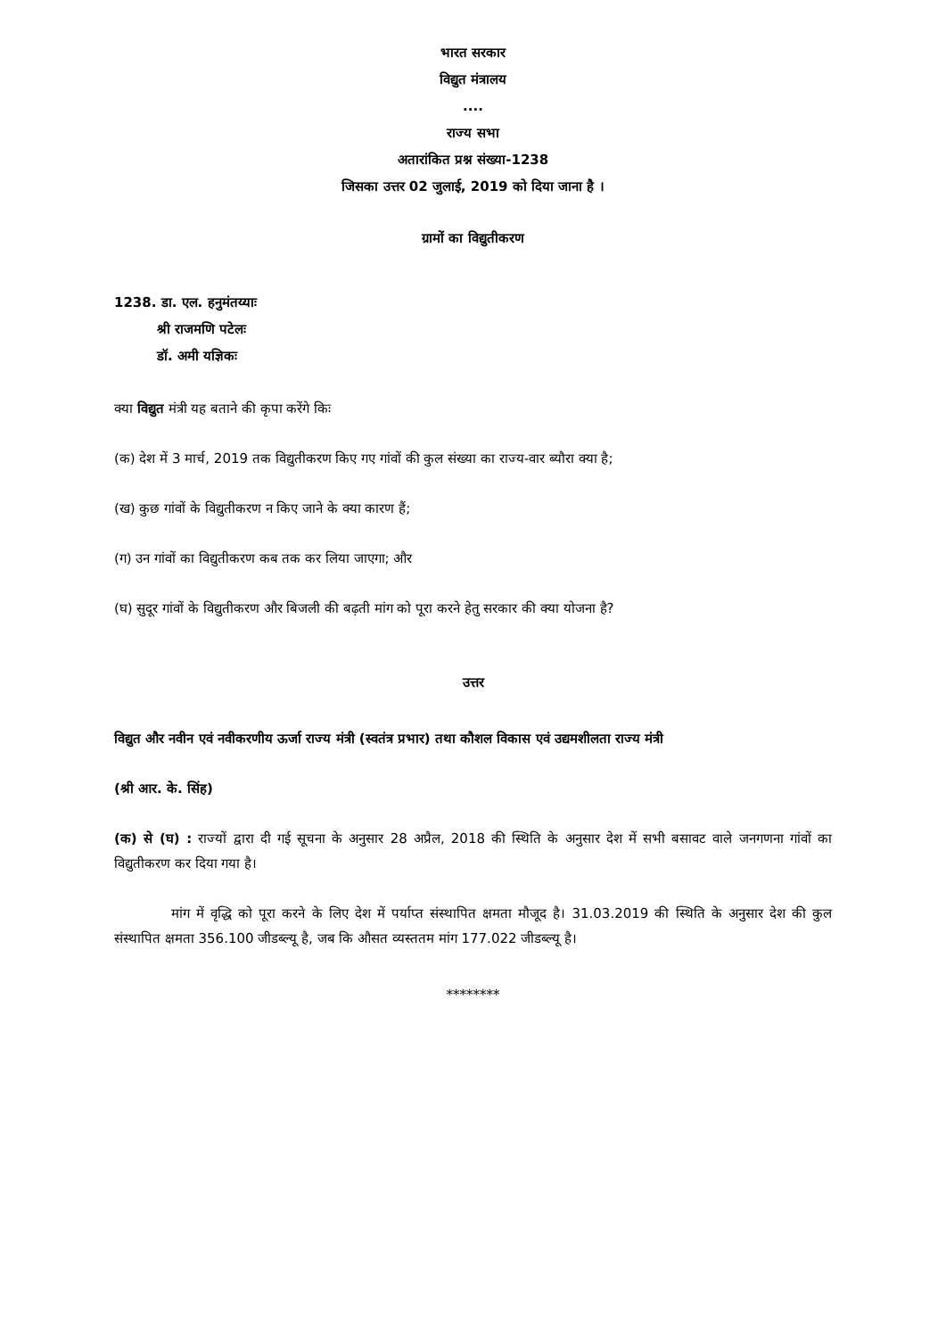भारत सरकार
विद्युत मंत्रालय
....
राज्य सभा
अतारांकित प्रश्न संख्या-1238
जिसका उत्तर 02 जुलाई, 2019 को दिया जाना है ।
ग्रामों का विद्युतीकरण
1238. डा. एल. हनुमंतय्याः
श्री राजमणि पटेलः
डॉ. अमी यज्ञिकः
क्या विद्युत मंत्री यह बताने की कृपा करेंगे किः
(क) देश में 3 मार्च, 2019 तक विद्युतीकरण किए गए गांवों की कुल संख्या का राज्य-वार ब्यौरा क्या है;
(ख) कुछ गांवों के विद्युतीकरण न किए जाने के क्या कारण हैं;
(ग) उन गांवों का विद्युतीकरण कब तक कर लिया जाएगा; और
(घ) सुदूर गांवों के विद्युतीकरण और बिजली की बढ़ती मांग को पूरा करने हेतु सरकार की क्या योजना है?
उत्तर
विद्युत और नवीन एवं नवीकरणीय ऊर्जा राज्य मंत्री (स्वतंत्र प्रभार) तथा कौशल विकास एवं उद्यमशीलता राज्य मंत्री
(श्री आर. के. सिंह)
(क) से (घ) : राज्यों द्वारा दी गई सूचना के अनुसार 28 अप्रैल, 2018 की स्थिति के अनुसार देश में सभी बसावट वाले जनगणना गांवों का विद्युतीकरण कर दिया गया है।
मांग में वृद्धि को पूरा करने के लिए देश में पर्याप्त संस्थापित क्षमता मौजूद है। 31.03.2019 की स्थिति के अनुसार देश की कुल संस्थापित क्षमता 356.100 जीडब्ल्यू है, जब कि औसत व्यस्ततम मांग 177.022 जीडब्ल्यू है।
********